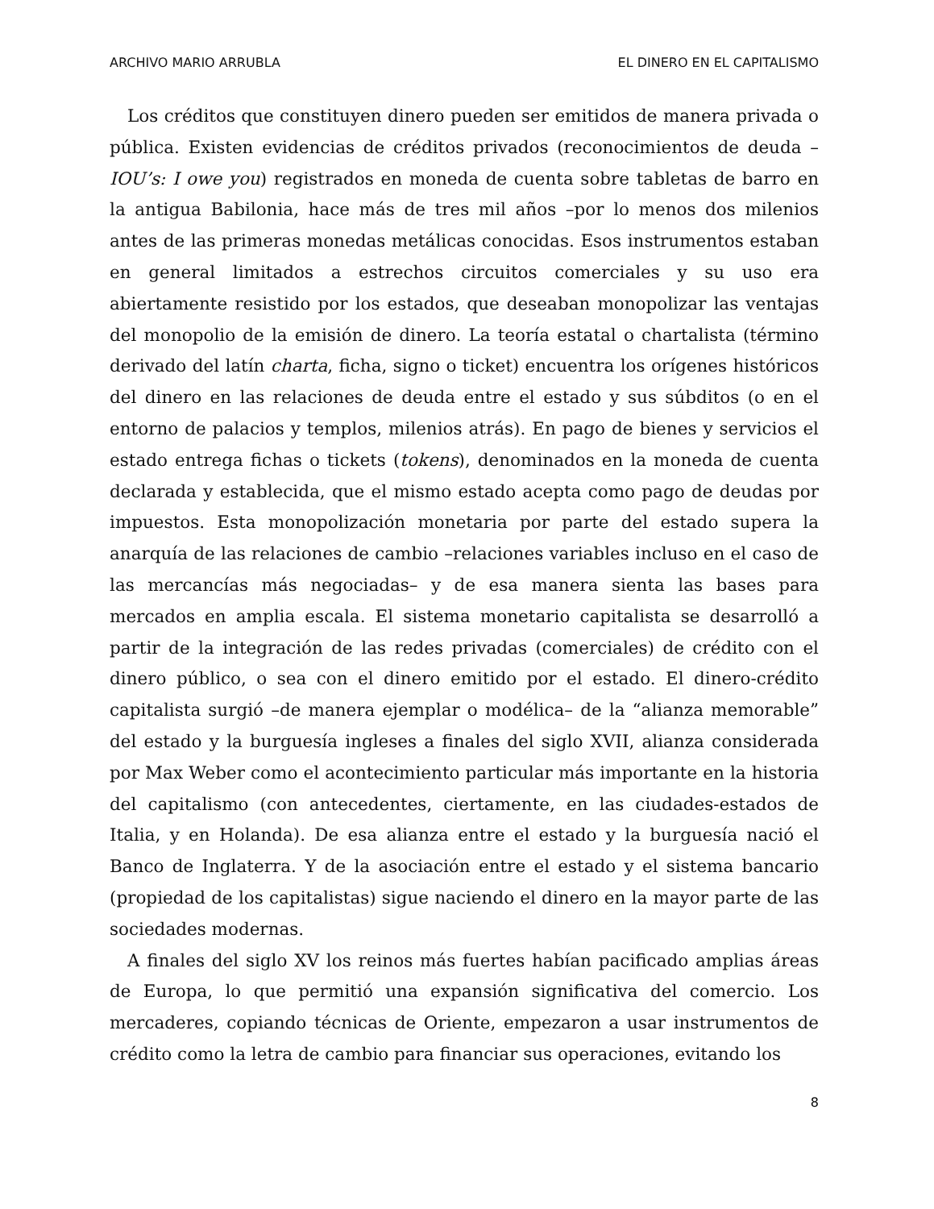ARCHIVO MARIO ARRUBLA EL DINERO EN EL CAPITALISMO
Los créditos que constituyen dinero pueden ser emitidos de manera privada o pública. Existen evidencias de créditos privados (reconocimientos de deuda –IOU’s: I owe you) registrados en moneda de cuenta sobre tabletas de barro en la antigua Babilonia, hace más de tres mil años –por lo menos dos milenios antes de las primeras monedas metálicas conocidas. Esos instrumentos estaban en general limitados a estrechos circuitos comerciales y su uso era abiertamente resistido por los estados, que deseaban monopolizar las ventajas del monopolio de la emisión de dinero. La teoría estatal o chartalista (término derivado del latín charta, ficha, signo o ticket) encuentra los orígenes históricos del dinero en las relaciones de deuda entre el estado y sus súbditos (o en el entorno de palacios y templos, milenios atrás). En pago de bienes y servicios el estado entrega fichas o tickets (tokens), denominados en la moneda de cuenta declarada y establecida, que el mismo estado acepta como pago de deudas por impuestos. Esta monopolización monetaria por parte del estado supera la anarquía de las relaciones de cambio –relaciones variables incluso en el caso de las mercancías más negociadas– y de esa manera sienta las bases para mercados en amplia escala. El sistema monetario capitalista se desarrolló a partir de la integración de las redes privadas (comerciales) de crédito con el dinero público, o sea con el dinero emitido por el estado. El dinero-crédito capitalista surgió –de manera ejemplar o modélica– de la “alianza memorable” del estado y la burguesía ingleses a finales del siglo XVII, alianza considerada por Max Weber como el acontecimiento particular más importante en la historia del capitalismo (con antecedentes, ciertamente, en las ciudades-estados de Italia, y en Holanda). De esa alianza entre el estado y la burguesía nació el Banco de Inglaterra. Y de la asociación entre el estado y el sistema bancario (propiedad de los capitalistas) sigue naciendo el dinero en la mayor parte de las sociedades modernas.
A finales del siglo XV los reinos más fuertes habían pacificado amplias áreas de Europa, lo que permitió una expansión significativa del comercio. Los mercaderes, copiando técnicas de Oriente, empezaron a usar instrumentos de crédito como la letra de cambio para financiar sus operaciones, evitando los
8